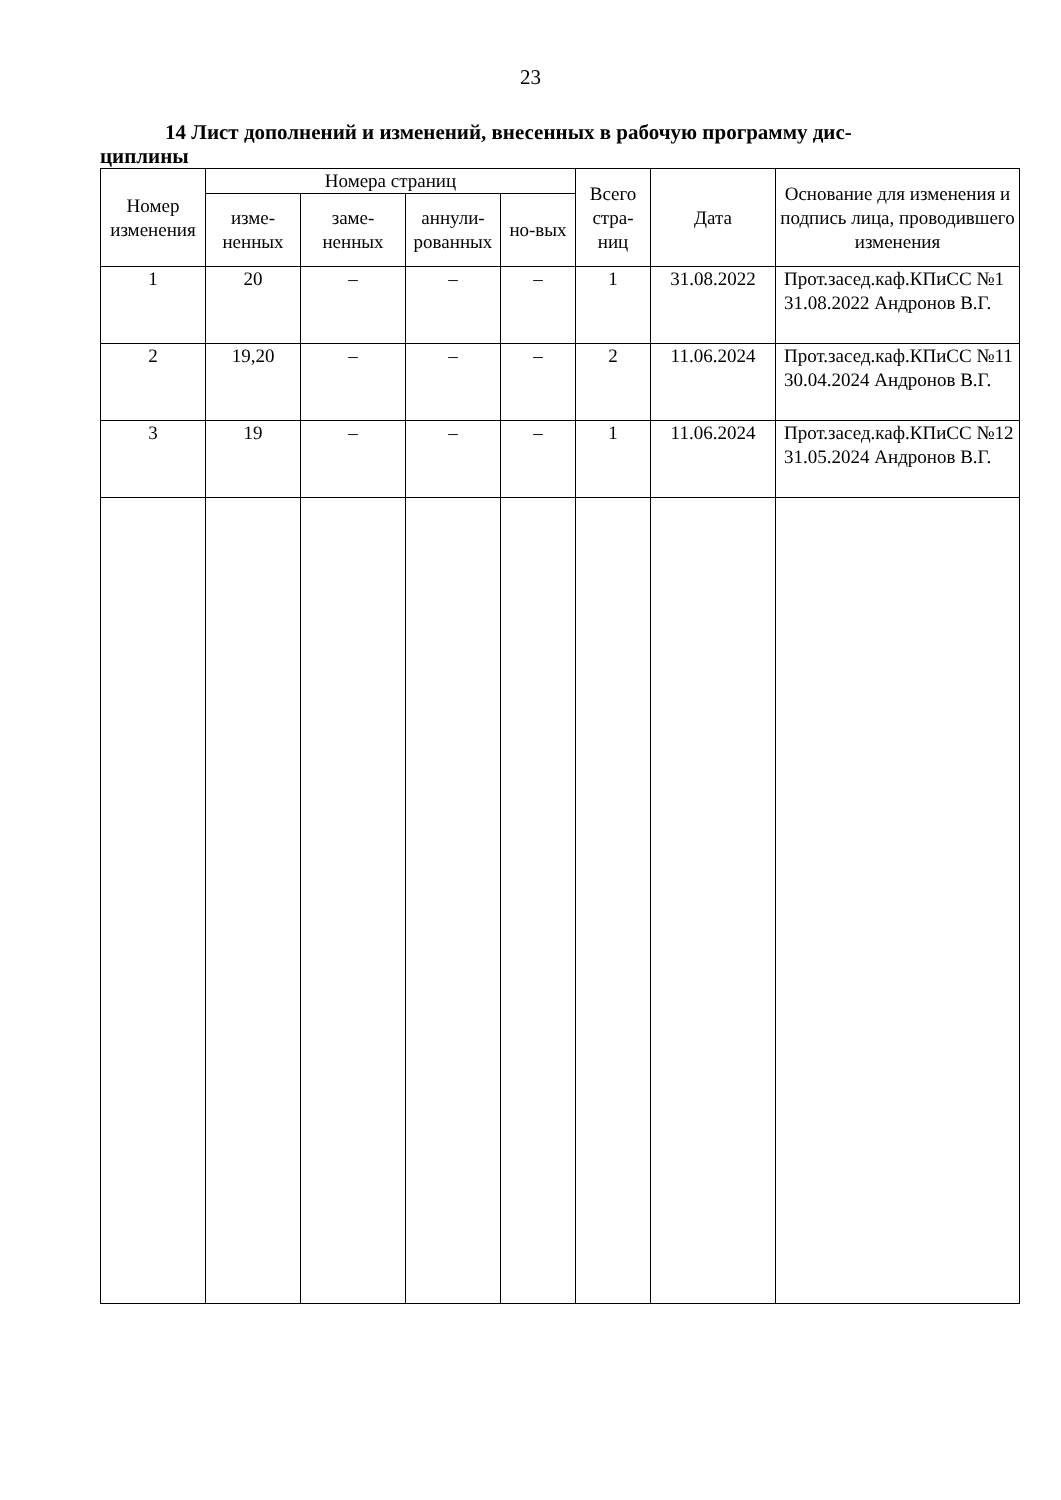23
14 Лист дополнений и изменений, внесенных в рабочую программу дис-
циплины
| Номер изменения | Номера страниц | | | | Всего стра-ниц | Дата | Основание для изменения и подпись лица, проводившего изменения |
| --- | --- | --- | --- | --- | --- | --- | --- |
| | изме-ненных | заме-ненных | аннули-рованных | но-вых | | | |
| 1 | 20 | – | – | – | 1 | 31.08.2022 | Прот.засед.каф.КПиСС №1 31.08.2022 Андронов В.Г. |
| 2 | 19,20 | – | – | – | 2 | 11.06.2024 | Прот.засед.каф.КПиСС №11 30.04.2024 Андронов В.Г. |
| 3 | 19 | – | – | – | 1 | 11.06.2024 | Прот.засед.каф.КПиСС №12 31.05.2024 Андронов В.Г. |